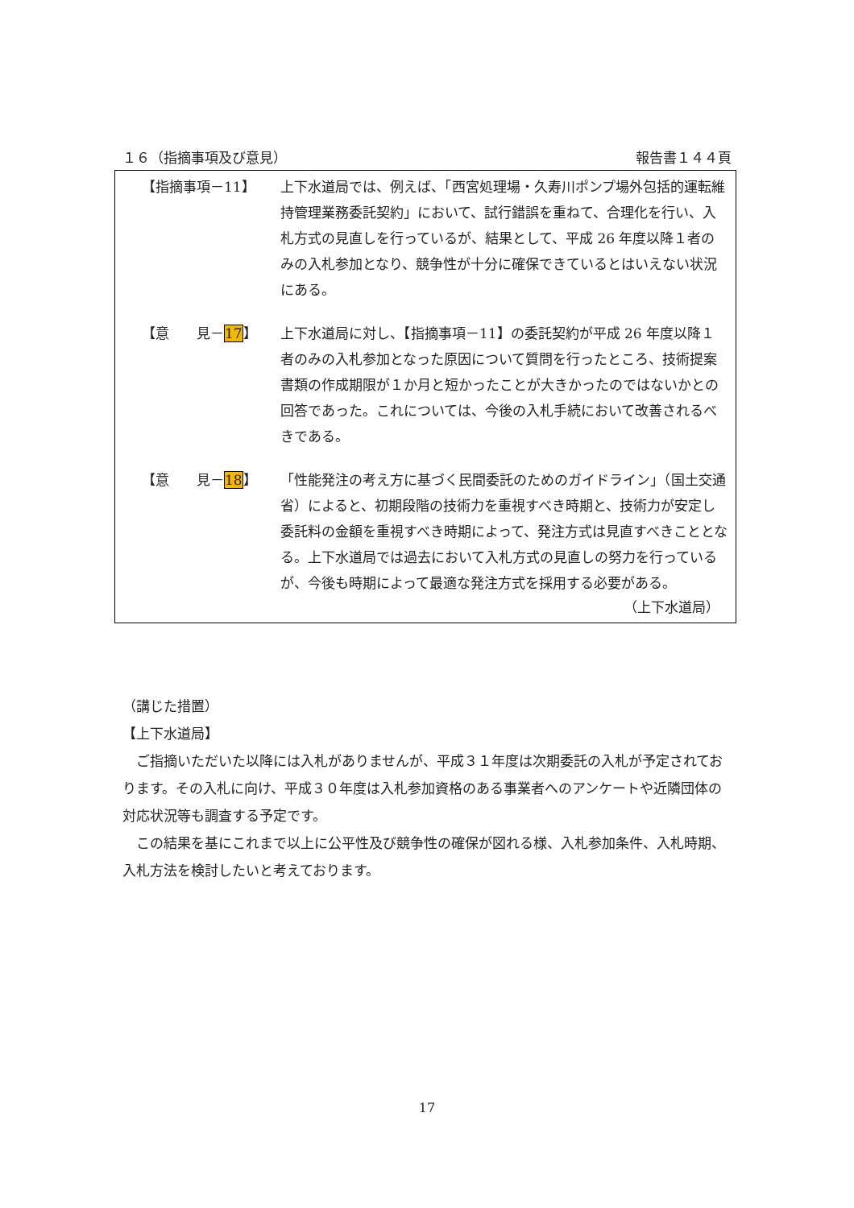１６（指摘事項及び意見） 報告書１４４頁
【指摘事項－11】 上下水道局では、例えば、「西宮処理場・久寿川ポンプ場外包括的運転維持管理業務委託契約」において、試行錯誤を重ねて、合理化を行い、入札方式の見直しを行っているが、結果として、平成 26 年度以降１者のみの入札参加となり、競争性が十分に確保できているとはいえない状況にある。
【意　　見－17】 上下水道局に対し、【指摘事項－11】の委託契約が平成 26 年度以降１者のみの入札参加となった原因について質問を行ったところ、技術提案書類の作成期限が１か月と短かったことが大きかったのではないかとの回答であった。これについては、今後の入札手続において改善されるべきである。
【意　　見－18】 「性能発注の考え方に基づく民間委託のためのガイドライン」（国土交通省）によると、初期段階の技術力を重視すべき時期と、技術力が安定し委託料の金額を重視すべき時期によって、発注方式は見直すべきこととなる。上下水道局では過去において入札方式の見直しの努力を行っているが、今後も時期によって最適な発注方式を採用する必要がある。
（上下水道局）
（講じた措置）
【上下水道局】
　ご指摘いただいた以降には入札がありませんが、平成３１年度は次期委託の入札が予定されております。その入札に向け、平成３０年度は入札参加資格のある事業者へのアンケートや近隣団体の対応状況等も調査する予定です。
　この結果を基にこれまで以上に公平性及び競争性の確保が図れる様、入札参加条件、入札時期、入札方法を検討したいと考えております。
17